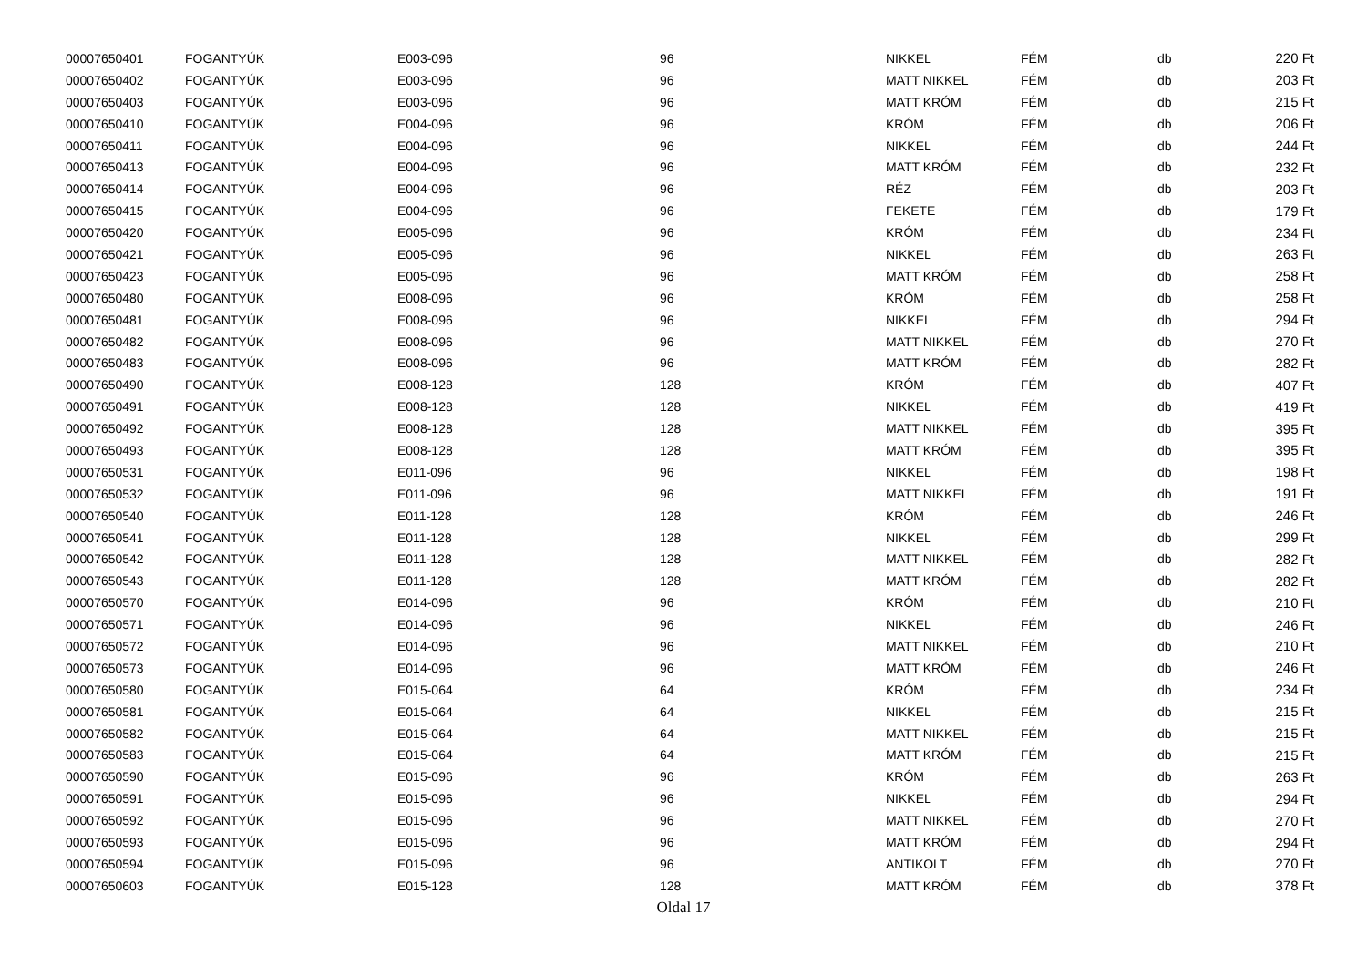| 00007650401 | FOGANTYÚK | E003-096 | 96 | NIKKEL | FÉM | db | 220 Ft |
| 00007650402 | FOGANTYÚK | E003-096 | 96 | MATT NIKKEL | FÉM | db | 203 Ft |
| 00007650403 | FOGANTYÚK | E003-096 | 96 | MATT KRÓM | FÉM | db | 215 Ft |
| 00007650410 | FOGANTYÚK | E004-096 | 96 | KRÓM | FÉM | db | 206 Ft |
| 00007650411 | FOGANTYÚK | E004-096 | 96 | NIKKEL | FÉM | db | 244 Ft |
| 00007650413 | FOGANTYÚK | E004-096 | 96 | MATT KRÓM | FÉM | db | 232 Ft |
| 00007650414 | FOGANTYÚK | E004-096 | 96 | RÉZ | FÉM | db | 203 Ft |
| 00007650415 | FOGANTYÚK | E004-096 | 96 | FEKETE | FÉM | db | 179 Ft |
| 00007650420 | FOGANTYÚK | E005-096 | 96 | KRÓM | FÉM | db | 234 Ft |
| 00007650421 | FOGANTYÚK | E005-096 | 96 | NIKKEL | FÉM | db | 263 Ft |
| 00007650423 | FOGANTYÚK | E005-096 | 96 | MATT KRÓM | FÉM | db | 258 Ft |
| 00007650480 | FOGANTYÚK | E008-096 | 96 | KRÓM | FÉM | db | 258 Ft |
| 00007650481 | FOGANTYÚK | E008-096 | 96 | NIKKEL | FÉM | db | 294 Ft |
| 00007650482 | FOGANTYÚK | E008-096 | 96 | MATT NIKKEL | FÉM | db | 270 Ft |
| 00007650483 | FOGANTYÚK | E008-096 | 96 | MATT KRÓM | FÉM | db | 282 Ft |
| 00007650490 | FOGANTYÚK | E008-128 | 128 | KRÓM | FÉM | db | 407 Ft |
| 00007650491 | FOGANTYÚK | E008-128 | 128 | NIKKEL | FÉM | db | 419 Ft |
| 00007650492 | FOGANTYÚK | E008-128 | 128 | MATT NIKKEL | FÉM | db | 395 Ft |
| 00007650493 | FOGANTYÚK | E008-128 | 128 | MATT KRÓM | FÉM | db | 395 Ft |
| 00007650531 | FOGANTYÚK | E011-096 | 96 | NIKKEL | FÉM | db | 198 Ft |
| 00007650532 | FOGANTYÚK | E011-096 | 96 | MATT NIKKEL | FÉM | db | 191 Ft |
| 00007650540 | FOGANTYÚK | E011-128 | 128 | KRÓM | FÉM | db | 246 Ft |
| 00007650541 | FOGANTYÚK | E011-128 | 128 | NIKKEL | FÉM | db | 299 Ft |
| 00007650542 | FOGANTYÚK | E011-128 | 128 | MATT NIKKEL | FÉM | db | 282 Ft |
| 00007650543 | FOGANTYÚK | E011-128 | 128 | MATT KRÓM | FÉM | db | 282 Ft |
| 00007650570 | FOGANTYÚK | E014-096 | 96 | KRÓM | FÉM | db | 210 Ft |
| 00007650571 | FOGANTYÚK | E014-096 | 96 | NIKKEL | FÉM | db | 246 Ft |
| 00007650572 | FOGANTYÚK | E014-096 | 96 | MATT NIKKEL | FÉM | db | 210 Ft |
| 00007650573 | FOGANTYÚK | E014-096 | 96 | MATT KRÓM | FÉM | db | 246 Ft |
| 00007650580 | FOGANTYÚK | E015-064 | 64 | KRÓM | FÉM | db | 234 Ft |
| 00007650581 | FOGANTYÚK | E015-064 | 64 | NIKKEL | FÉM | db | 215 Ft |
| 00007650582 | FOGANTYÚK | E015-064 | 64 | MATT NIKKEL | FÉM | db | 215 Ft |
| 00007650583 | FOGANTYÚK | E015-064 | 64 | MATT KRÓM | FÉM | db | 215 Ft |
| 00007650590 | FOGANTYÚK | E015-096 | 96 | KRÓM | FÉM | db | 263 Ft |
| 00007650591 | FOGANTYÚK | E015-096 | 96 | NIKKEL | FÉM | db | 294 Ft |
| 00007650592 | FOGANTYÚK | E015-096 | 96 | MATT NIKKEL | FÉM | db | 270 Ft |
| 00007650593 | FOGANTYÚK | E015-096 | 96 | MATT KRÓM | FÉM | db | 294 Ft |
| 00007650594 | FOGANTYÚK | E015-096 | 96 | ANTIKOLT | FÉM | db | 270 Ft |
| 00007650603 | FOGANTYÚK | E015-128 | 128 | MATT KRÓM | FÉM | db | 378 Ft |
Oldal 17